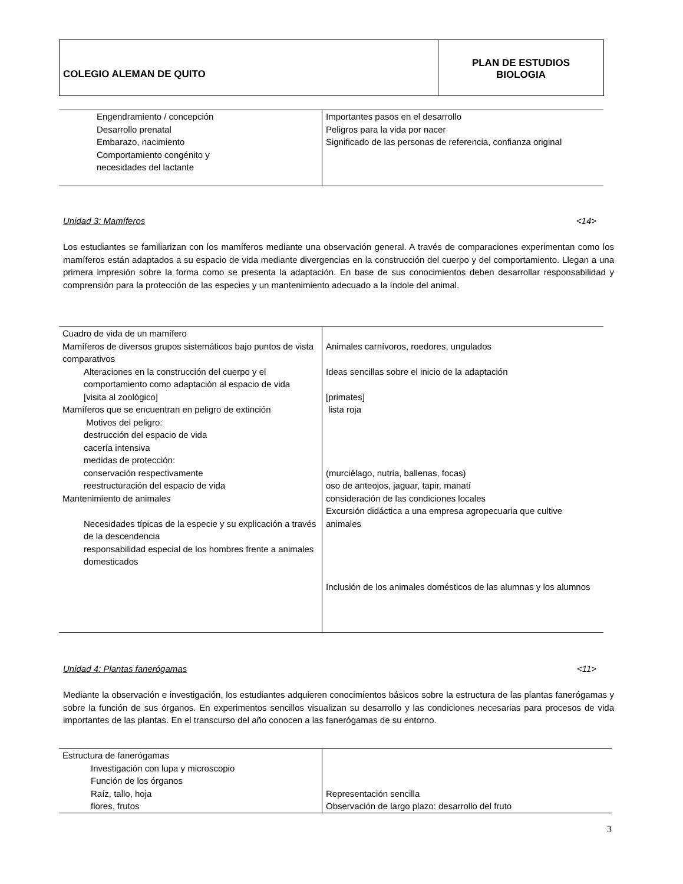| COLEGIO ALEMAN DE QUITO | PLAN DE ESTUDIOS BIOLOGIA |
| Engendramiento / concepción Desarrollo prenatal Embarazo, nacimiento Comportamiento congénito y necesidades del lactante | Importantes pasos en el desarrollo Peligros para la vida por nacer Significado de las personas de referencia, confianza original |
Unidad 3: Mamíferos <14>
Los estudiantes se familiarizan con los mamíferos mediante una observación general. A través de comparaciones experimentan como los mamíferos están adaptados a su espacio de vida mediante divergencias en la construcción del cuerpo y del comportamiento. Llegan a una primera impresión sobre la forma como se presenta la adaptación. En base de sus conocimientos deben desarrollar responsabilidad y comprensión para la protección de las especies y un mantenimiento adecuado a la índole del animal.
| Cuadro de vida de un mamífero Mamíferos de diversos grupos sistemáticos bajo puntos de vista comparativos Alteraciones en la construcción del cuerpo y el comportamiento como adaptación al espacio de vida [visita al zoológico] Mamíferos que se encuentran en peligro de extinción Motivos del peligro: destrucción del espacio de vida cacería intensiva medidas de protección: conservación respectivamente reestructuración del espacio de vida Mantenimiento de animales Necesidades típicas de la especie y su explicación a través de la descendencia responsabilidad especial de los hombres frente a animales domesticados | Animales carnívoros, roedores, ungulados Ideas sencillas sobre el inicio de la adaptación [primates] lista roja (murciélago, nutria, ballenas, focas) oso de anteojos, jaguar, tapir, manatí consideración de las condiciones locales Excursión didáctica a una empresa agropecuaria que cultive animales Inclusión de los animales domésticos de las alumnas y los alumnos |
Unidad 4: Plantas fanerógamas <11>
Mediante la observación e investigación, los estudiantes adquieren conocimientos básicos sobre la estructura de las plantas fanerógamas y sobre la función de sus órganos. En experimentos sencillos visualizan su desarrollo y las condiciones necesarias para procesos de vida importantes de las plantas. En el transcurso del año conocen a las fanerógamas de su entorno.
| Estructura de fanerógamas Investigación con lupa y microscopio Función de los órganos Raíz, tallo, hoja flores, frutos | Representación sencilla Observación de largo plazo: desarrollo del fruto |
3